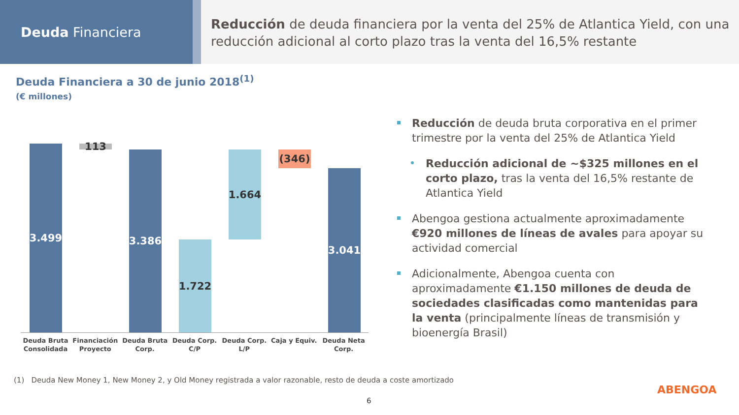Deuda Financiera
Reducción de deuda financiera por la venta del 25% de Atlantica Yield, con una reducción adicional al corto plazo tras la venta del 16,5% restante
Deuda Financiera a 30 de junio 2018<sup>(1)</sup>
(€ millones)
3.499 113 3.386
1.722
1.664 (346)
3.041
Deuda Bruta Consolidada Financiación Proyecto Deuda Bruta Corp. Deuda Corp. C/P Deuda Corp. L/P Caja y Equiv. Deuda Neta Corp.
Reducción de deuda bruta corporativa en el primer trimestre por la venta del 25% de Atlantica Yield
Reducción adicional de ~$325 millones en el corto plazo, tras la venta del 16,5% restante de Atlantica Yield
Abengoa gestiona actualmente aproximadamente €920 millones de líneas de avales para apoyar su actividad comercial
Adicionalmente, Abengoa cuenta con aproximadamente €1.150 millones de deuda de sociedades clasificadas como mantenidas para la venta (principalmente líneas de transmisión y bioenergía Brasil)
(1) Deuda New Money 1, New Money 2, y Old Money registrada a valor razonable, resto de deuda a coste amortizado
ABENGOA
6